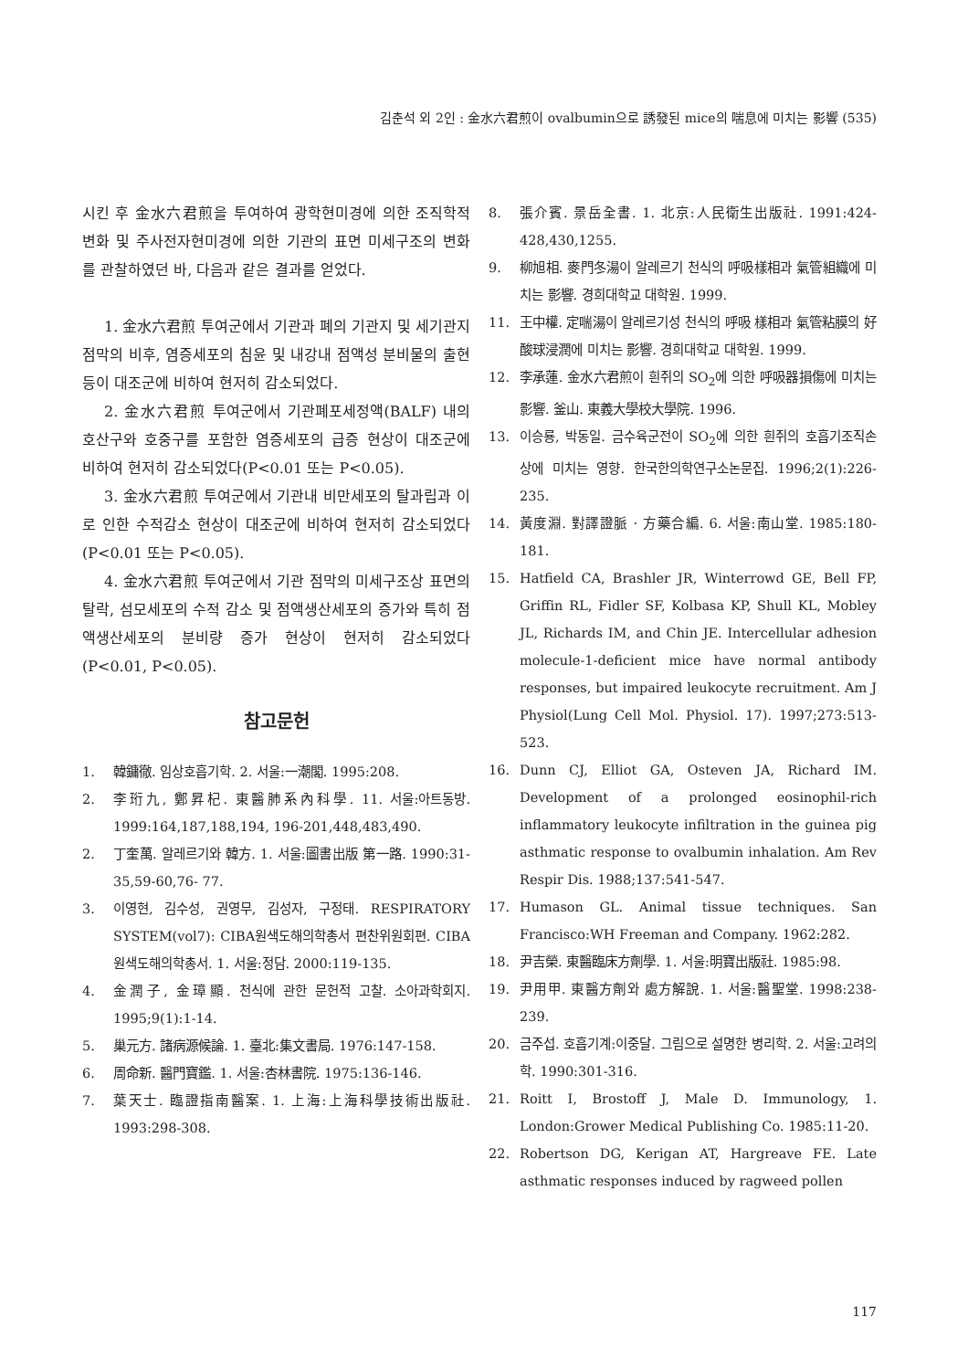김춘석 외 2인 : 金水六君煎이 ovalbumin으로 誘發된 mice의 喘息에 미치는 影響 (535)
시킨 후 金水六君煎을 투여하여 광학현미경에 의한 조직학적 변화 및 주사전자현미경에 의한 기관의 표면 미세구조의 변화를 관찰하였던 바, 다음과 같은 결과를 얻었다.
1. 金水六君煎 투여군에서 기관과 폐의 기관지 및 세기관지 점막의 비후, 염증세포의 침윤 및 내강내 점액성 분비물의 출현 등이 대조군에 비하여 현저히 감소되었다.
2. 金水六君煎 투여군에서 기관폐포세정액(BALF) 내의 호산구와 호중구를 포함한 염증세포의 급증 현상이 대조군에 비하여 현저히 감소되었다(P<0.01 또는 P<0.05).
3. 金水六君煎 투여군에서 기관내 비만세포의 탈과립과 이로 인한 수적감소 현상이 대조군에 비하여 현저히 감소되었다(P<0.01 또는 P<0.05).
4. 金水六君煎 투여군에서 기관 점막의 미세구조상 표면의 탈락, 섬모세포의 수적 감소 및 점액생산세포의 증가와 특히 점액생산세포의 분비량 증가 현상이 현저히 감소되었다(P<0.01, P<0.05).
참고문헌
1. 韓鏞徹. 임상호흡기학. 2. 서울:一潮閣. 1995:208.
2. 李珩九, 鄭昇杞. 東醫肺系內科學. 11. 서울:아트동방. 1999:164,187,188,194, 196-201,448,483,490.
2. 丁奎萬. 알레르기와 韓方. 1. 서울:圖書出版 第一路. 1990:31-35,59-60,76- 77.
3. 이영현, 김수성, 권영무, 김성자, 구정태. RESPIRATORY SYSTEM(vol7): CIBA원색도해의학총서 편찬위원회편. CIBA원색도해의학총서. 1. 서울:정담. 2000:119-135.
4. 金潤子, 金璋顯. 천식에 관한 문헌적 고찰. 소아과학회지. 1995;9(1):1-14.
5. 巢元方. 諸病源候論. 1. 臺北:集文書局. 1976:147-158.
6. 周命新. 醫門寶鑑. 1. 서울:杏林書院. 1975:136-146.
7. 葉天士. 臨證指南醫案. 1. 上海:上海科學技術出版社. 1993:298-308.
8. 張介賓. 景岳全書. 1. 北京:人民衛生出版社. 1991:424-428,430,1255.
9. 柳旭相. 麥門冬湯이 알레르기 천식의 呼吸樣相과 氣管組織에 미치는 影響. 경희대학교 대학원. 1999.
11. 王中權. 定喘湯이 알레르기성 천식의 呼吸 樣相과 氣管粘膜의 好酸球浸潤에 미치는 影響. 경희대학교 대학원. 1999.
12. 李承蓮. 金水六君煎이 흰쥐의 SO<sub>2</sub>에 의한 呼吸器損傷에 미치는 影響. 釜山. 東義大學校大學院. 1996.
13. 이승룡, 박동일. 금수육군전이 SO<sub>2</sub>에 의한 흰쥐의 호흡기조직손상에 미치는 영향. 한국한의학연구소논문집. 1996;2(1):226-235.
14. 黃度淵. 對譯證脈 · 方藥合編. 6. 서울:南山堂. 1985:180-181.
15. Hatfield CA, Brashler JR, Winterrowd GE, Bell FP, Griffin RL, Fidler SF, Kolbasa KP, Shull KL, Mobley JL, Richards IM, and Chin JE. Intercellular adhesion molecule-1-deficient mice have normal antibody responses, but impaired leukocyte recruitment. Am J Physiol(Lung Cell Mol. Physiol. 17). 1997;273:513-523.
16. Dunn CJ, Elliot GA, Osteven JA, Richard IM. Development of a prolonged eosinophil-rich inflammatory leukocyte infiltration in the guinea pig asthmatic response to ovalbumin inhalation. Am Rev Respir Dis. 1988;137:541-547.
17. Humason GL. Animal tissue techniques. San Francisco:WH Freeman and Company. 1962:282.
18. 尹吉榮. 東醫臨床方劑學. 1. 서울:明寶出版社. 1985:98.
19. 尹用甲. 東醫方劑와 處方解說. 1. 서울:醫聖堂. 1998:238-239.
20. 금주섭. 호흡기계:이중달. 그림으로 설명한 병리학. 2. 서울:고려의학. 1990:301-316.
21. Roitt I, Brostoff J, Male D. Immunology, 1. London:Grower Medical Publishing Co. 1985:11-20.
22. Robertson DG, Kerigan AT, Hargreave FE. Late asthmatic responses induced by ragweed pollen
117